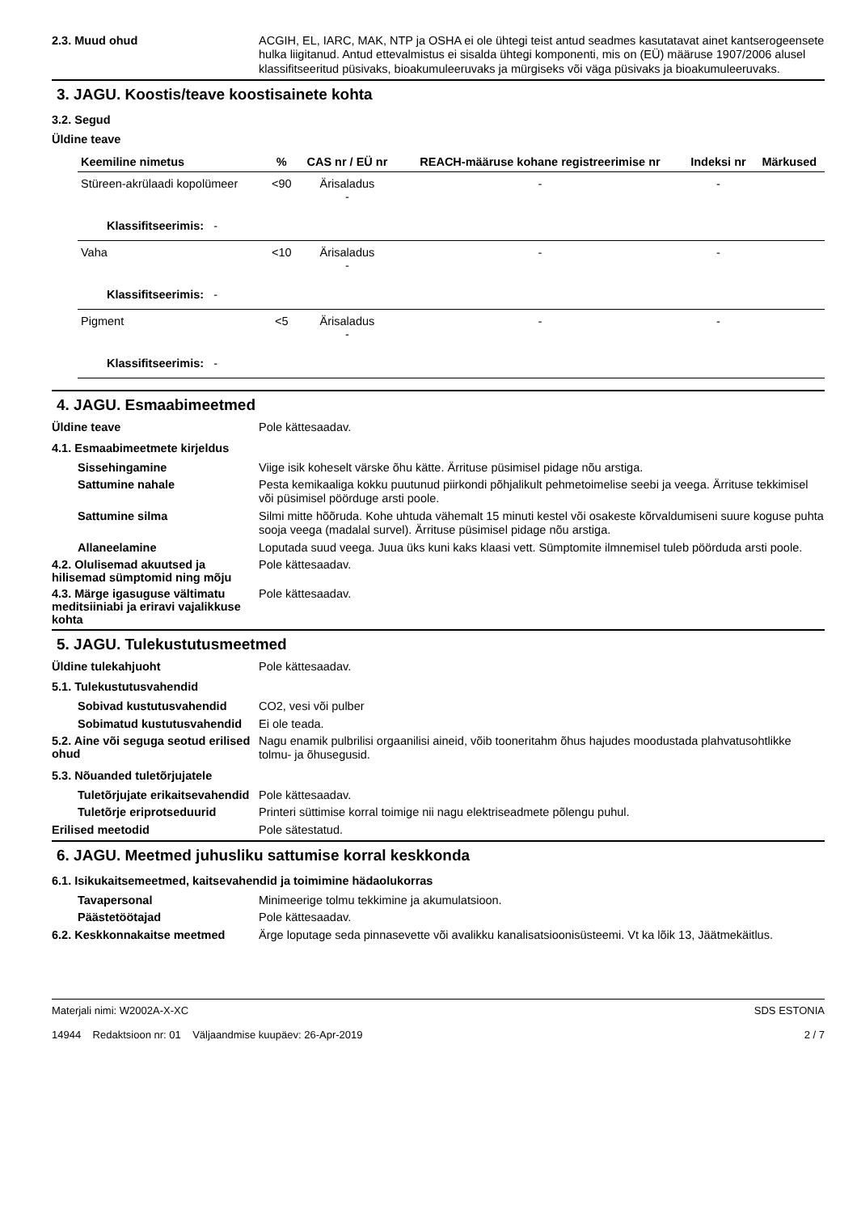2.3. Muud ohud
ACGIH, EL, IARC, MAK, NTP ja OSHA ei ole ühtegi teist antud seadmes kasutatavat ainet kantserogeensete hulka liigitanud. Antud ettevalmistus ei sisalda ühtegi komponenti, mis on (EÜ) määruse 1907/2006 alusel klassifitseeritud püsivaks, bioakumuleeruvaks ja mürgiseks või väga püsivaks ja bioakumuleeruvaks.
3. JAGU. Koostis/teave koostisainete kohta
3.2. Segud
Üldine teave
| Keemiline nimetus | % | CAS nr / EÜ nr | REACH-määruse kohane registreerimise nr | Indeksi nr | Märkused |
| --- | --- | --- | --- | --- | --- |
| Stüreen-akrülaadi kopolümeer | <90 | Ärisaladus - | - | - | |
| Klassifitseerimis: - | | | | | |
| Vaha | <10 | Ärisaladus - | - | - | |
| Klassifitseerimis: - | | | | | |
| Pigment | <5 | Ärisaladus - | - | - | |
| Klassifitseerimis: - | | | | | |
4. JAGU. Esmaabimeetmed
Üldine teave
Pole kättesaadav.
4.1. Esmaabimeetmete kirjeldus
Sissehingamine
Viige isik koheselt värske õhu kätte. Ärrituse püsimisel pidage nõu arstiga.
Sattumine nahale
Pesta kemikaaliga kokku puutunud piirkondi põhjalikult pehmetoimelise seebi ja veega. Ärrituse tekkimisel või püsimisel pöörduge arsti poole.
Sattumine silma
Silmi mitte hõõruda. Kohe uhtuda vähemalt 15 minuti kestel või osakeste kõrvaldumiseni suure koguse puhta sooja veega (madalal survel). Ärrituse püsimisel pidage nõu arstiga.
Allaneelamine
Loputada suud veega. Juua üks kuni kaks klaasi vett. Sümptomite ilmnemisel tuleb pöörduda arsti poole.
4.2. Olulisemad akuutsed ja hilisemad sümptomid ning mõju
Pole kättesaadav.
4.3. Märge igasuguse vältimatu meditsiiniabi ja eriravi vajalikkuse kohta
Pole kättesaadav.
5. JAGU. Tulekustutusmeetmed
Üldine tulekahjuoht
Pole kättesaadav.
5.1. Tulekustutusvahendid
Sobivad kustutusvahendid
CO2, vesi või pulber
Sobimatud kustutusvahendid
Ei ole teada.
5.2. Aine või seguga seotud erilised ohud
Nagu enamik pulbrilisi orgaanilisi aineid, võib tooneritahm õhus hajudes moodustada plahvatusohtlikke tolmu- ja õhusegusid.
5.3. Nõuanded tuletõrjujatele
Tuletõrjujate erikaitsevahendid
Pole kättesaadav.
Tuletõrje eriprotseduurid
Printeri süttimise korral toimige nii nagu elektriseadmete põlengu puhul.
Erilised meetodid
Pole sätestatud.
6. JAGU. Meetmed juhusliku sattumise korral keskkonda
6.1. Isikukaitsemeetmed, kaitsevahendid ja toimimine hädaolukorras
Tavapersonal
Minimeerige tolmu tekkimine ja akumulatsioon.
Päästetöötajad
Pole kättesaadav.
6.2. Keskkonnakaitse meetmed
Ärge loputage seda pinnasevette või avalikku kanalisatsioonisüsteemi. Vt ka lõik 13, Jäätmekäitlus.
Materjali nimi: W2002A-X-XC
14944 Redaktsioon nr: 01 Väljaandmise kuupäev: 26-Apr-2019
SDS ESTONIA
2 / 7